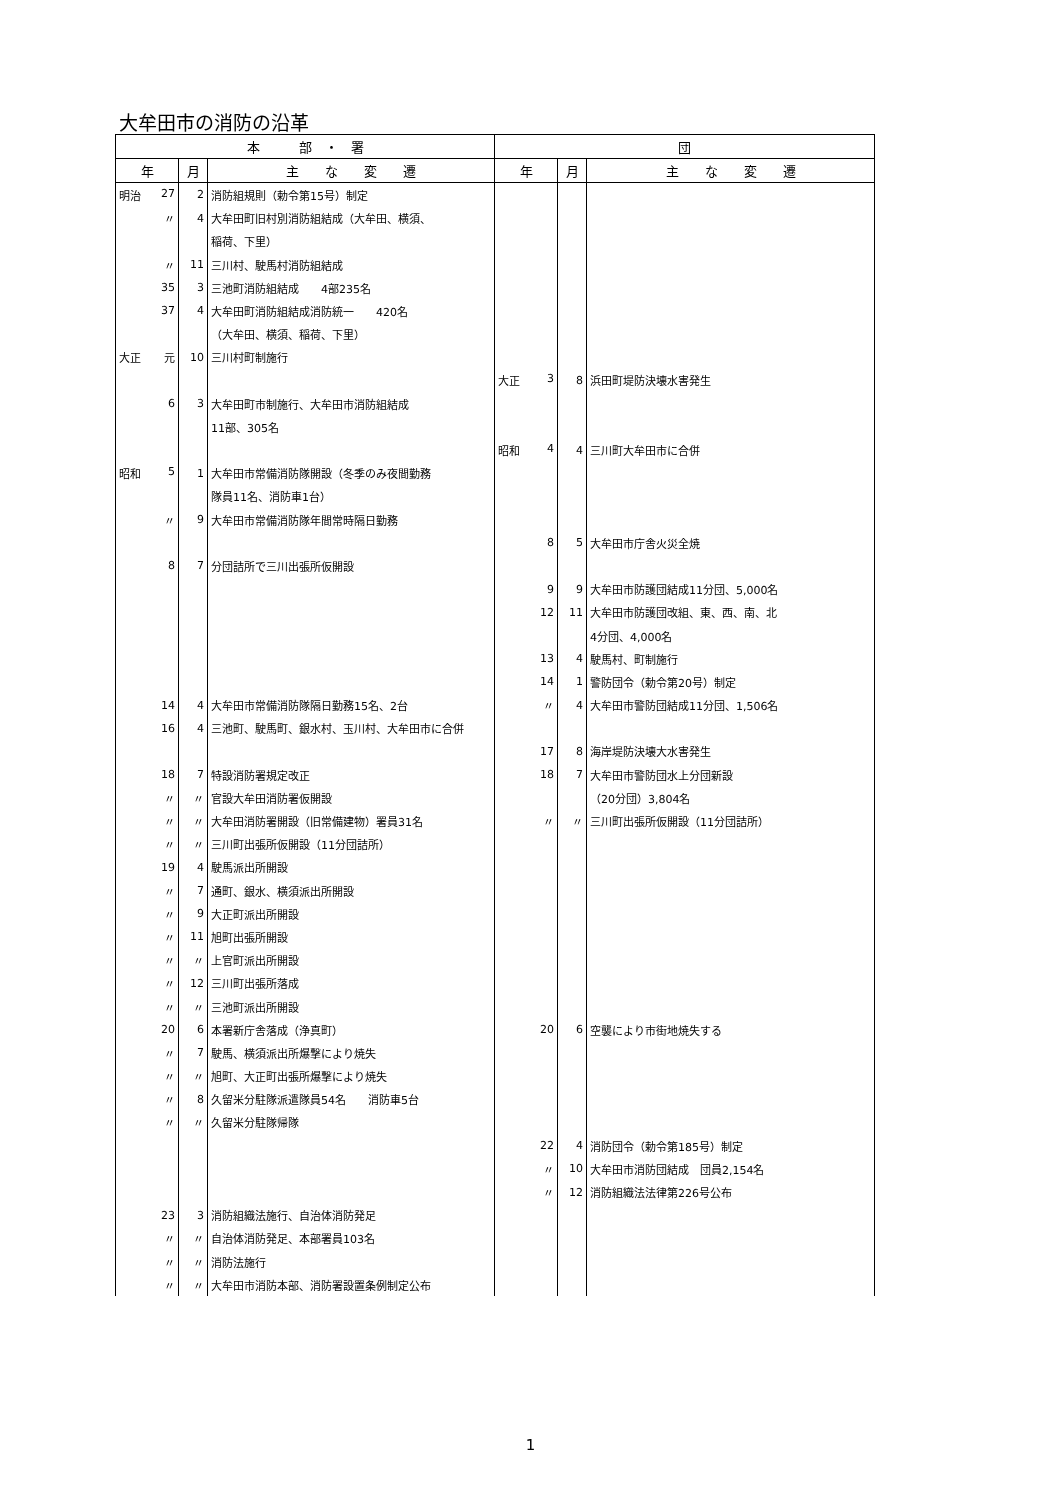大牟田市の消防の沿革
| 本 部 ・ 署 | | | 団 | | |
| --- | --- | --- | --- | --- | --- |
| 年 | 月 | 主 な 変 遷 | 年 | 月 | 主 な 変 遷 |
| 明治 27 | 2 | 消防組規則（勅令第15号）制定 | | | |
| 〃 | 4 | 大牟田町旧村別消防組結成（大牟田、横須、 | | | |
| | | 稲荷、下里） | | | |
| 〃 | 11 | 三川村、駛馬村消防組結成 | | | |
| 35 | 3 | 三池町消防組結成 4部235名 | | | |
| 37 | 4 | 大牟田町消防組結成消防統一 420名 | | | |
| | | （大牟田、横須、稲荷、下里） | | | |
| 大正 元 | 10 | 三川村町制施行 | | | |
| | | | 大正 3 | 8 | 浜田町堤防決壊水害発生 |
| 6 | 3 | 大牟田町市制施行、大牟田市消防組結成 | | | |
| | | 11部、305名 | | | |
| | | | 昭和 4 | 4 | 三川町大牟田市に合併 |
| 昭和 5 | 1 | 大牟田市常備消防隊開設（冬季のみ夜間勤務 | | | |
| | | 隊員11名、消防車1台） | | | |
| 〃 | 9 | 大牟田市常備消防隊年間常時隔日勤務 | | | |
| | | | 8 | 5 | 大牟田市庁舎火災全焼 |
| 8 | 7 | 分団詰所で三川出張所仮開設 | | | |
| | | | 9 | 9 | 大牟田市防護団結成11分団、5,000名 |
| | | | 12 | 11 | 大牟田市防護団改組、東、西、南、北 |
| | | | | | 4分団、4,000名 |
| | | | 13 | 4 | 駛馬村、町制施行 |
| | | | 14 | 1 | 警防団令（勅令第20号）制定 |
| 14 | 4 | 大牟田市常備消防隊隔日勤務15名、2台 | 〃 | 4 | 大牟田市警防団結成11分団、1,506名 |
| 16 | 4 | 三池町、駛馬町、銀水村、玉川村、大牟田市に合併 | | | |
| | | | 17 | 8 | 海岸堤防決壊大水害発生 |
| 18 | 7 | 特設消防署規定改正 | 18 | 7 | 大牟田市警防団水上分団新設 |
| 〃 | 〃 | 官設大牟田消防署仮開設 | | | （20分団）3,804名 |
| 〃 | 〃 | 大牟田消防署開設（旧常備建物）署員31名 | 〃 | 〃 | 三川町出張所仮開設（11分団詰所） |
| 〃 | 〃 | 三川町出張所仮開設（11分団詰所） | | | |
| 19 | 4 | 駛馬派出所開設 | | | |
| 〃 | 7 | 通町、銀水、横須派出所開設 | | | |
| 〃 | 9 | 大正町派出所開設 | | | |
| 〃 | 11 | 旭町出張所開設 | | | |
| 〃 | 〃 | 上官町派出所開設 | | | |
| 〃 | 12 | 三川町出張所落成 | | | |
| 〃 | 〃 | 三池町派出所開設 | | | |
| 20 | 6 | 本署新庁舎落成（浄真町） | 20 | 6 | 空襲により市街地焼失する |
| 〃 | 7 | 駛馬、横須派出所爆撃により焼失 | | | |
| 〃 | 〃 | 旭町、大正町出張所爆撃により焼失 | | | |
| 〃 | 8 | 久留米分駐隊派遣隊員54名 消防車5台 | | | |
| 〃 | 〃 | 久留米分駐隊帰隊 | | | |
| | | | 22 | 4 | 消防団令（勅令第185号）制定 |
| | | | 〃 | 10 | 大牟田市消防団結成 団員2,154名 |
| | | | 〃 | 12 | 消防組織法法律第226号公布 |
| 23 | 3 | 消防組織法施行、自治体消防発足 | | | |
| 〃 | 〃 | 自治体消防発足、本部署員103名 | | | |
| 〃 | 〃 | 消防法施行 | | | |
| 〃 | 〃 | 大牟田市消防本部、消防署設置条例制定公布 | | | |
1